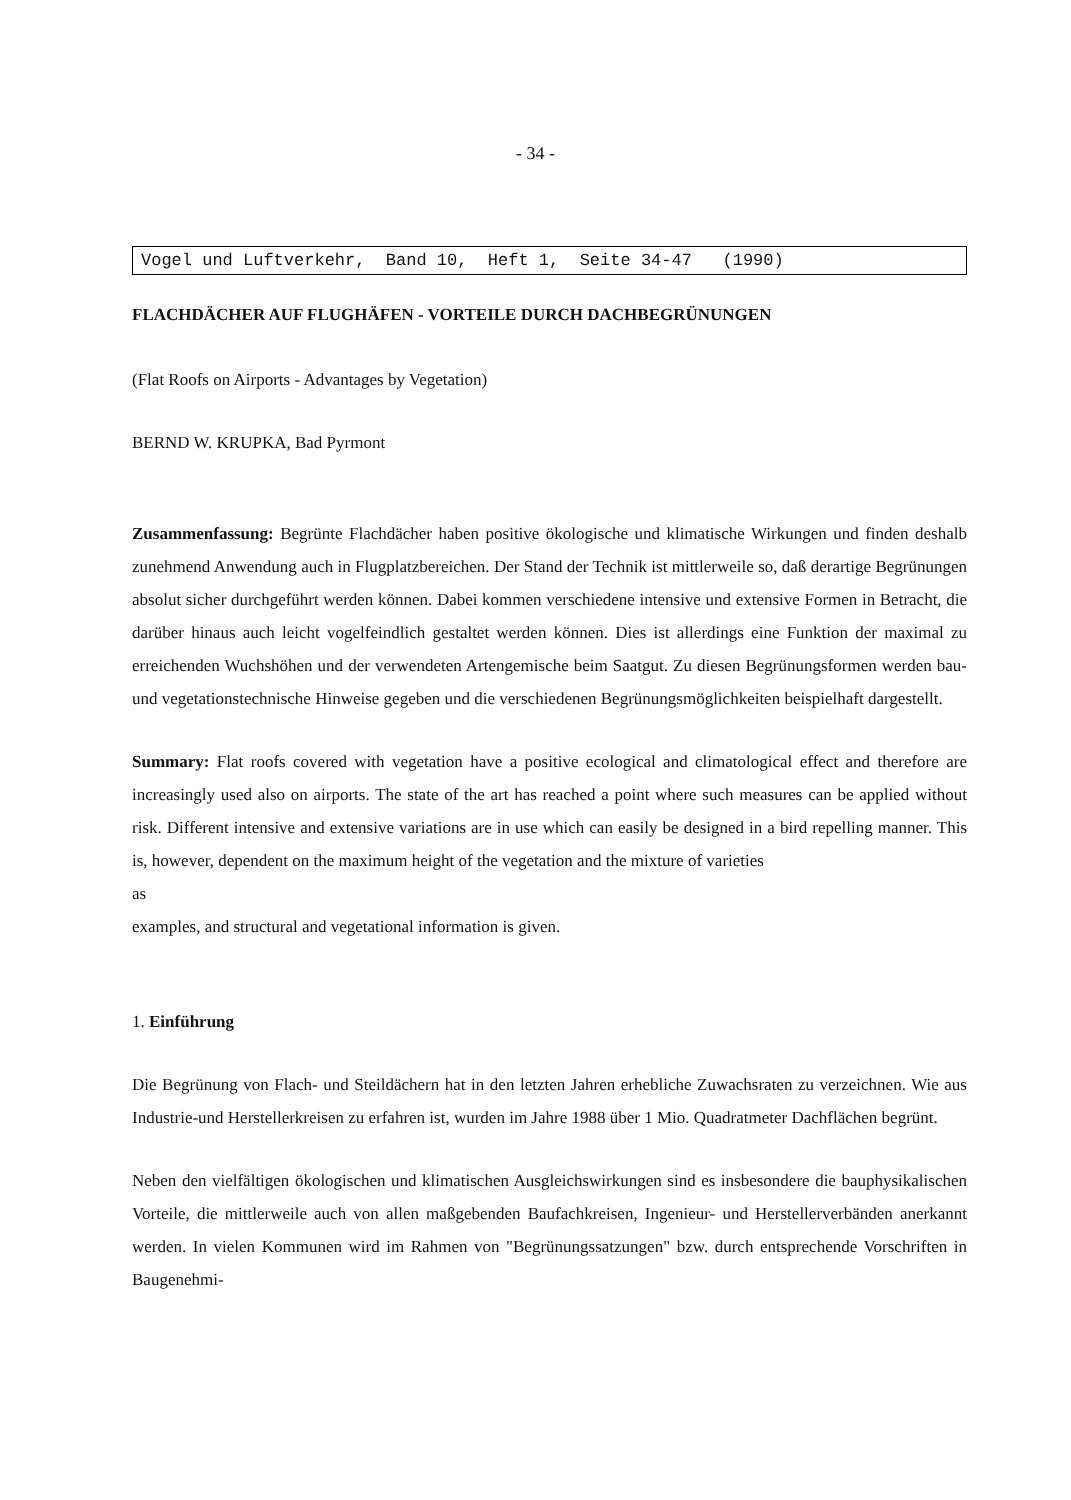- 34 -
Vogel und Luftverkehr, Band 10, Heft 1, Seite 34-47 (1990)
FLACHDÄCHER AUF FLUGHÄFEN - VORTEILE DURCH DACHBEGRÜNUNGEN
(Flat Roofs on Airports - Advantages by Vegetation)
BERND W. KRUPKA, Bad Pyrmont
Zusammenfassung: Begrünte Flachdächer haben positive ökologische und klimatische Wirkungen und finden deshalb zunehmend Anwendung auch in Flugplatzbereichen. Der Stand der Technik ist mittlerweile so, daß derartige Begrünungen absolut sicher durchgeführt werden können. Dabei kommen verschiedene intensive und extensive Formen in Betracht, die darüber hinaus auch leicht vogelfeindlich gestaltet werden können. Dies ist allerdings eine Funktion der maximal zu erreichenden Wuchshöhen und der verwendeten Artengemische beim Saatgut. Zu diesen Begrünungsformen werden bau-und vegetationstechnische Hinweise gegeben und die verschiedenen Begrünungsmöglichkeiten beispielhaft dargestellt.
Summary: Flat roofs covered with vegetation have a positive ecological and climatological effect and therefore are increasingly used also on airports. The state of the art has reached a point where such measures can be applied without risk. Different intensive and extensive variations are in use which can easily be designed in a bird repelling manner. This is, however, dependent on the maximum height of the vegetation and the mixture of varieties
as
examples, and structural and vegetational information is given.
1. Einführung
Die Begrünung von Flach- und Steildächern hat in den letzten Jahren erhebliche Zuwachsraten zu verzeichnen. Wie aus Industrie-und Herstellerkreisen zu erfahren ist, wurden im Jahre 1988 über 1 Mio. Quadratmeter Dachflächen begrünt.
Neben den vielfältigen ökologischen und klimatischen Ausgleichswirkungen sind es insbesondere die bauphysikalischen Vorteile, die mittlerweile auch von allen maßgebenden Baufachkreisen, Ingenieur- und Herstellerverbänden anerkannt werden. In vielen Kommunen wird im Rahmen von "Begrünungssatzungen" bzw. durch entsprechende Vorschriften in Baugenehmi-